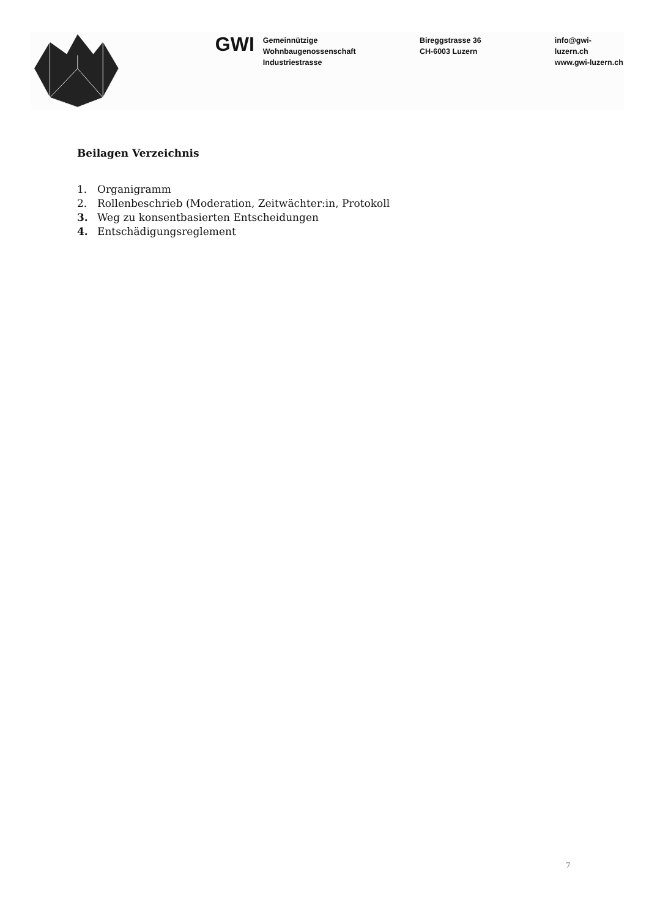GWI
Gemeinnützige
Wohnbaugenossenschaft
Industriestrasse
Bireggstrasse 36
CH-6003 Luzern
info@gwi-luzern.ch
www.gwi-luzern.ch
Beilagen Verzeichnis
1. Organigramm
2. Rollenbeschrieb (Moderation, Zeitwächter:in, Protokoll
3. Weg zu konsentbasierten Entscheidungen
4. Entschädigungsreglement
7